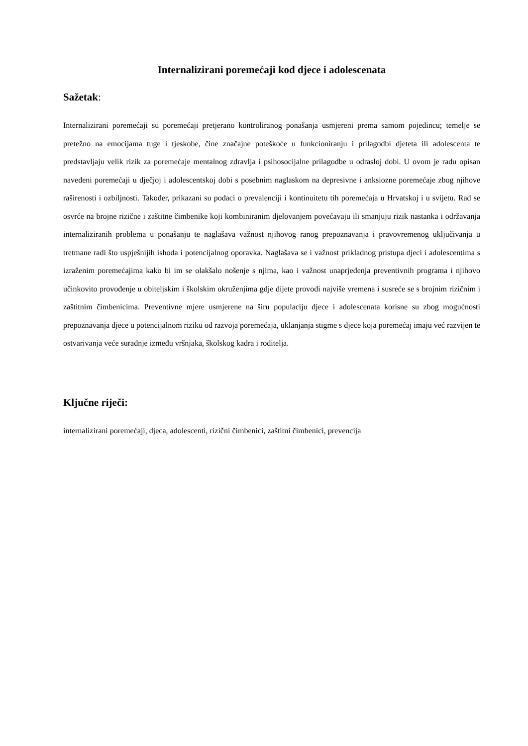Internalizirani poremećaji kod djece i adolescenata
Sažetak:
Internalizirani poremećaji su poremećaji pretjerano kontroliranog ponašanja usmjereni prema samom pojedincu; temelje se pretežno na emocijama tuge i tjeskobe, čine značajne poteškoće u funkcioniranju i prilagodbi djeteta ili adolescenta te predstavljaju velik rizik za poremećaje mentalnog zdravlja i psihosocijalne prilagodbe u odrasloj dobi. U ovom je radu opisan navedeni poremećaji u dječjoj i adolescentskoj dobi s posebnim naglaskom na depresivne i anksiozne poremećaje zbog njihove raširenosti i ozbiljnosti. Također, prikazani su podaci o prevalenciji i kontinuitetu tih poremećaja u Hrvatskoj i u svijetu. Rad se osvrće na brojne rizične i zaštitne čimbenike koji kombiniranim djelovanjem povećavaju ili smanjuju rizik nastanka i održavanja internaliziranih problema u ponašanju te naglašava važnost njihovog ranog prepoznavanja i pravovremenog uključivanja u tretmane radi što uspješnijih ishoda i potencijalnog oporavka. Naglašava se i važnost prikladnog pristupa djeci i adolescentima s izraženim poremećajima kako bi im se olakšalo nošenje s njima, kao i važnost unaprjeđenja preventivnih programa i njihovo učinkovito provođenje u obiteljskim i školskim okruženjima gdje dijete provodi najviše vremena i susreće se s brojnim rizičnim i zaštitnim čimbenicima. Preventivne mjere usmjerene na širu populaciju djece i adolescenata korisne su zbog mogućnosti prepoznavanja djece u potencijalnom riziku od razvoja poremećaja, uklanjanja stigme s djece koja poremećaj imaju već razvijen te ostvarivanja veće suradnje između vršnjaka, školskog kadra i roditelja.
Ključne riječi:
internalizirani poremećaji, djeca, adolescenti, rizični čimbenici, zaštitni čimbenici, prevencija